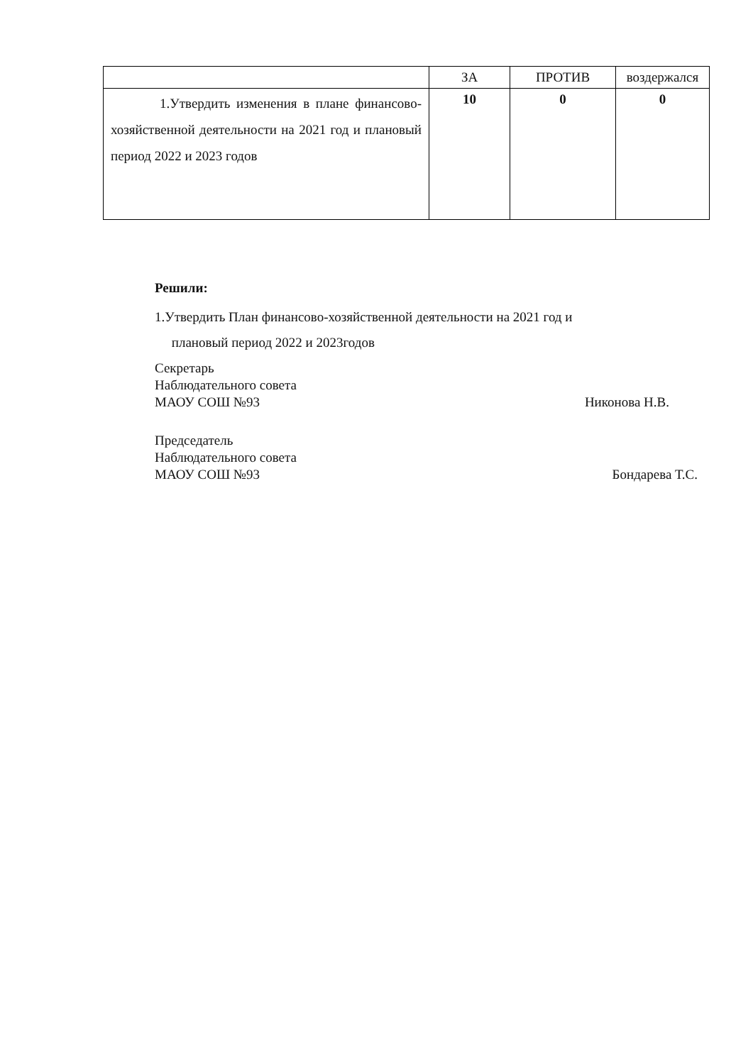| | ЗА | ПРОТИВ | воздержался |
| --- | --- | --- | --- |
| 1.Утвердить изменения в плане финансово-хозяйственной деятельности на 2021 год и плановый период 2022 и 2023 годов | 10 | 0 | 0 |
Решили:
1.Утвердить План финансово-хозяйственной деятельности на 2021 год и
плановый период 2022 и 2023годов
Секретарь
Наблюдательного совета
МАОУ СОШ №93
Никонова Н.В.
Председатель
Наблюдательного совета
МАОУ СОШ №93
Бондарева Т.С.